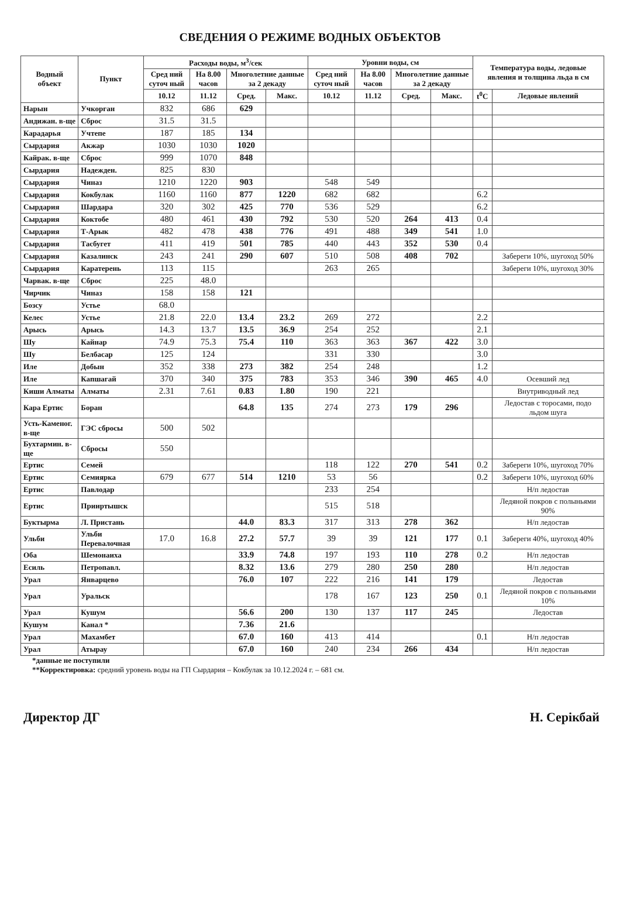СВЕДЕНИЯ О РЕЖИМЕ ВОДНЫХ ОБЪЕКТОВ
| Водный объект | Пункт | Расходы воды, м<sup>3</sup>/сек | | | | Уровни воды, см | | | | Температура воды, ледовые явления и толщина льда в см | |
| --- | --- | --- | --- | --- | --- | --- | --- | --- | --- | --- | --- |
| | | Сред ний суточ ный | На 8.00 часов | Многолетние данные за 2 декаду | | Сред ний суточ ный | На 8.00 часов | Многолетние данные за 2 декаду | | | |
| | | 10.12 | 11.12 | Сред. | Макс. | 10.12 | 11.12 | Сред. | Макс. | t<sup>0</sup>C | Ледовые явлений |
| Нарын | Учкорган | 832 | 686 | 629 | | | | | | | |
| Андижан. в-ще | Сброс | 31.5 | 31.5 | | | | | | | | |
| Карадарья | Учтепе | 187 | 185 | 134 | | | | | | | |
| Сырдария | Акжар | 1030 | 1030 | 1020 | | | | | | | |
| Кайрак. в-ще | Сброс | 999 | 1070 | 848 | | | | | | | |
| Сырдария | Надежден. | 825 | 830 | | | | | | | | |
| Сырдария | Чиназ | 1210 | 1220 | 903 | | 548 | 549 | | | | |
| Сырдария | Кокбулак | 1160 | 1160 | 877 | 1220 | 682 | 682 | | | 6.2 | |
| Сырдария | Шардара | 320 | 302 | 425 | 770 | 536 | 529 | | | 6.2 | |
| Сырдария | Коктобе | 480 | 461 | 430 | 792 | 530 | 520 | 264 | 413 | 0.4 | |
| Сырдария | Т-Арык | 482 | 478 | 438 | 776 | 491 | 488 | 349 | 541 | 1.0 | |
| Сырдария | Тасбугет | 411 | 419 | 501 | 785 | 440 | 443 | 352 | 530 | 0.4 | |
| Сырдария | Казалинск | 243 | 241 | 290 | 607 | 510 | 508 | 408 | 702 | | Забереги 10%, шугоход 50% |
| Сырдария | Каратерень | 113 | 115 | | | 263 | 265 | | | | Забереги 10%, шугоход 30% |
| Чарвак. в-ще | Сброс | 225 | 48.0 | | | | | | | | |
| Чирчик | Чиназ | 158 | 158 | 121 | | | | | | | |
| Бозсу | Устье | 68.0 | | | | | | | | | |
| Келес | Устье | 21.8 | 22.0 | 13.4 | 23.2 | 269 | 272 | | | 2.2 | |
| Арысь | Арысь | 14.3 | 13.7 | 13.5 | 36.9 | 254 | 252 | | | 2.1 | |
| Шу | Кайнар | 74.9 | 75.3 | 75.4 | 110 | 363 | 363 | 367 | 422 | 3.0 | |
| Шу | Белбасар | 125 | 124 | | | 331 | 330 | | | 3.0 | |
| Иле | Добын | 352 | 338 | 273 | 382 | 254 | 248 | | | 1.2 | |
| Иле | Капшагай | 370 | 340 | 375 | 783 | 353 | 346 | 390 | 465 | 4.0 | Осевший лед |
| Киши Алматы | Алматы | 2.31 | 7.61 | 0.83 | 1.80 | 190 | 221 | | | | Внутриводный лед |
| Кара Ертис | Боран | | | 64.8 | 135 | 274 | 273 | 179 | 296 | | Ледостав с торосами, подо льдом шуга |
| Усть-Каменог. в-ще | ГЭС сбросы | 500 | 502 | | | | | | | | |
| Бухтармин. в-ще | Сбросы | 550 | | | | | | | | | |
| Ертис | Семей | | | | | 118 | 122 | 270 | 541 | 0.2 | Забереги 10%, шугоход 70% |
| Ертис | Семиярка | 679 | 677 | 514 | 1210 | 53 | 56 | | | 0.2 | Забереги 10%, шугоход 60% |
| Ертис | Павлодар | | | | | 233 | 254 | | | | Н/п ледостав |
| Ертис | Прииртышск | | | | | 515 | 518 | | | | Ледяной покров с полыньями 90% |
| Буктырма | Л. Пристань | | | 44.0 | 83.3 | 317 | 313 | 278 | 362 | | Н/п ледостав |
| Ульби | Ульби Перевалочная | 17.0 | 16.8 | 27.2 | 57.7 | 39 | 39 | 121 | 177 | 0.1 | Забереги 40%, шугоход 40% |
| Оба | Шемонаиха | | | 33.9 | 74.8 | 197 | 193 | 110 | 278 | 0.2 | Н/п ледостав |
| Есиль | Петропавл. | | | 8.32 | 13.6 | 279 | 280 | 250 | 280 | | Н/п ледостав |
| Урал | Январцево | | | 76.0 | 107 | 222 | 216 | 141 | 179 | | Ледостав |
| Урал | Уральск | | | | | 178 | 167 | 123 | 250 | 0.1 | Ледяной покров с полыньями 10% |
| Урал | Кушум | | | 56.6 | 200 | 130 | 137 | 117 | 245 | | Ледостав |
| Кушум | Канал * | | | 7.36 | 21.6 | | | | | | |
| Урал | Махамбет | | | 67.0 | 160 | 413 | 414 | | | 0.1 | Н/п ледостав |
| Урал | Атырау | | | 67.0 | 160 | 240 | 234 | 266 | 434 | | Н/п ледостав |
*данные не поступили
**Корректировка: средний уровень воды на ГП Сырдария – Кокбулак за 10.12.2024 г. – 681 см.
Директор ДГ Н. Серікбай